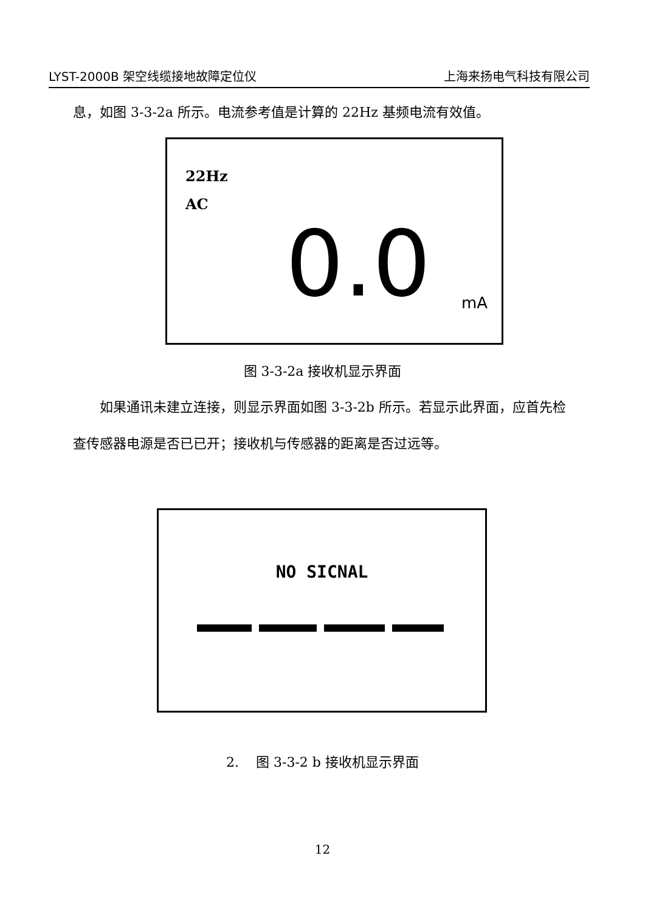LYST-2000B 架空线缆接地故障定位仪 上海来扬电气科技有限公司
息，如图 3-3-2a 所示。电流参考值是计算的 22Hz 基频电流有效值。
22Hz
AC
0.0 mA
图 3-3-2a 接收机显示界面
如果通讯未建立连接，则显示界面如图 3-3-2b 所示。若显示此界面，应首先检查传感器电源是否已已开；接收机与传感器的距离是否过远等。
NO SICNAL
2. 图 3-3-2 b 接收机显示界面
12